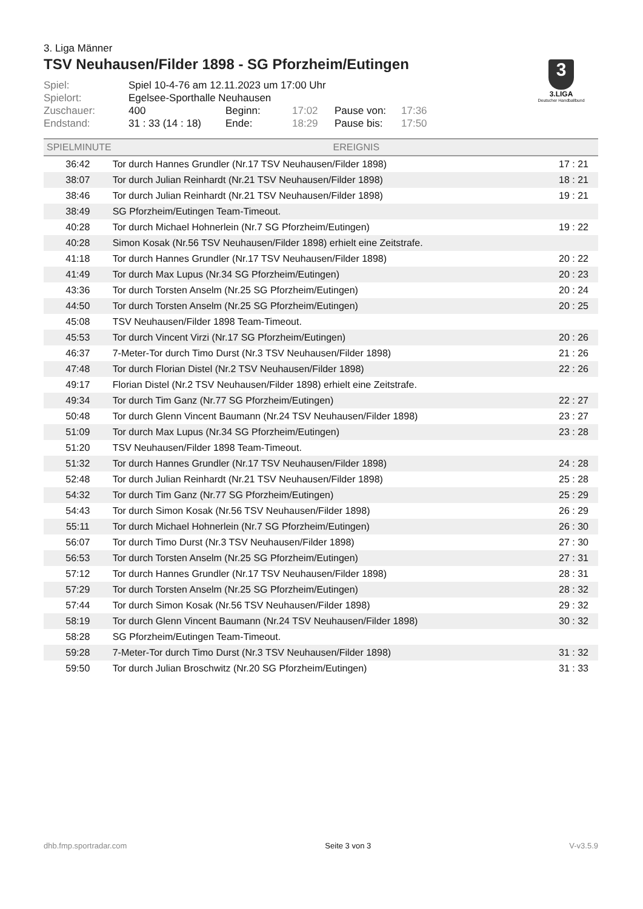3. Liga Männer
TSV Neuhausen/Filder 1898 - SG Pforzheim/Eutingen
| Spiel: | Spiel 10-4-76 am 12.11.2023 um 17:00 Uhr | | | | |
| Spielort: | Egelsee-Sporthalle Neuhausen | | | | |
| Zuschauer: | 400 | Beginn: | 17:02 | Pause von: | 17:36 |
| Endstand: | 31 : 33 (14 : 18) | Ende: | 18:29 | Pause bis: | 17:50 |
3
3.LIGA
Deutscher Handballbund
| SPIELMINUTE | EREIGNIS | |
| --- | --- | --- |
| 36:42 | Tor durch Hannes Grundler (Nr.17 TSV Neuhausen/Filder 1898) | 17 : 21 |
| 38:07 | Tor durch Julian Reinhardt (Nr.21 TSV Neuhausen/Filder 1898) | 18 : 21 |
| 38:46 | Tor durch Julian Reinhardt (Nr.21 TSV Neuhausen/Filder 1898) | 19 : 21 |
| 38:49 | SG Pforzheim/Eutingen Team-Timeout. | |
| 40:28 | Tor durch Michael Hohnerlein (Nr.7 SG Pforzheim/Eutingen) | 19 : 22 |
| 40:28 | Simon Kosak (Nr.56 TSV Neuhausen/Filder 1898) erhielt eine Zeitstrafe. | |
| 41:18 | Tor durch Hannes Grundler (Nr.17 TSV Neuhausen/Filder 1898) | 20 : 22 |
| 41:49 | Tor durch Max Lupus (Nr.34 SG Pforzheim/Eutingen) | 20 : 23 |
| 43:36 | Tor durch Torsten Anselm (Nr.25 SG Pforzheim/Eutingen) | 20 : 24 |
| 44:50 | Tor durch Torsten Anselm (Nr.25 SG Pforzheim/Eutingen) | 20 : 25 |
| 45:08 | TSV Neuhausen/Filder 1898 Team-Timeout. | |
| 45:53 | Tor durch Vincent Virzi (Nr.17 SG Pforzheim/Eutingen) | 20 : 26 |
| 46:37 | 7-Meter-Tor durch Timo Durst (Nr.3 TSV Neuhausen/Filder 1898) | 21 : 26 |
| 47:48 | Tor durch Florian Distel (Nr.2 TSV Neuhausen/Filder 1898) | 22 : 26 |
| 49:17 | Florian Distel (Nr.2 TSV Neuhausen/Filder 1898) erhielt eine Zeitstrafe. | |
| 49:34 | Tor durch Tim Ganz (Nr.77 SG Pforzheim/Eutingen) | 22 : 27 |
| 50:48 | Tor durch Glenn Vincent Baumann (Nr.24 TSV Neuhausen/Filder 1898) | 23 : 27 |
| 51:09 | Tor durch Max Lupus (Nr.34 SG Pforzheim/Eutingen) | 23 : 28 |
| 51:20 | TSV Neuhausen/Filder 1898 Team-Timeout. | |
| 51:32 | Tor durch Hannes Grundler (Nr.17 TSV Neuhausen/Filder 1898) | 24 : 28 |
| 52:48 | Tor durch Julian Reinhardt (Nr.21 TSV Neuhausen/Filder 1898) | 25 : 28 |
| 54:32 | Tor durch Tim Ganz (Nr.77 SG Pforzheim/Eutingen) | 25 : 29 |
| 54:43 | Tor durch Simon Kosak (Nr.56 TSV Neuhausen/Filder 1898) | 26 : 29 |
| 55:11 | Tor durch Michael Hohnerlein (Nr.7 SG Pforzheim/Eutingen) | 26 : 30 |
| 56:07 | Tor durch Timo Durst (Nr.3 TSV Neuhausen/Filder 1898) | 27 : 30 |
| 56:53 | Tor durch Torsten Anselm (Nr.25 SG Pforzheim/Eutingen) | 27 : 31 |
| 57:12 | Tor durch Hannes Grundler (Nr.17 TSV Neuhausen/Filder 1898) | 28 : 31 |
| 57:29 | Tor durch Torsten Anselm (Nr.25 SG Pforzheim/Eutingen) | 28 : 32 |
| 57:44 | Tor durch Simon Kosak (Nr.56 TSV Neuhausen/Filder 1898) | 29 : 32 |
| 58:19 | Tor durch Glenn Vincent Baumann (Nr.24 TSV Neuhausen/Filder 1898) | 30 : 32 |
| 58:28 | SG Pforzheim/Eutingen Team-Timeout. | |
| 59:28 | 7-Meter-Tor durch Timo Durst (Nr.3 TSV Neuhausen/Filder 1898) | 31 : 32 |
| 59:50 | Tor durch Julian Broschwitz (Nr.20 SG Pforzheim/Eutingen) | 31 : 33 |
dhb.fmp.sportradar.com Seite 3 von 3 V-v3.5.9